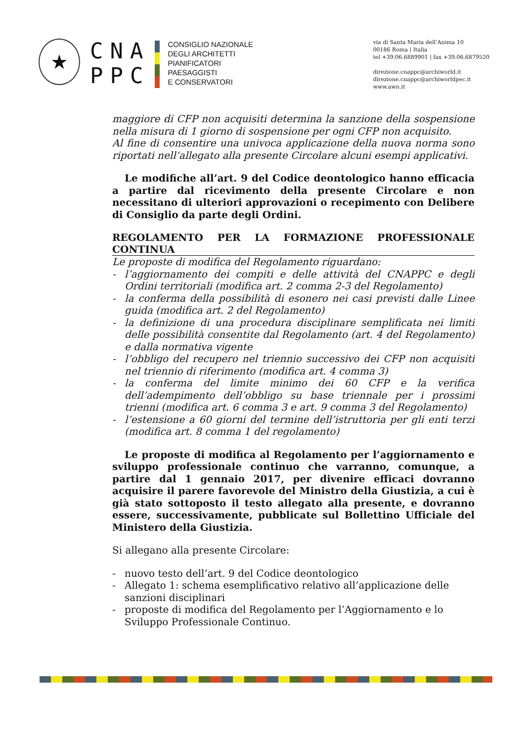★
CNA
PPC
CONSIGLIO NAZIONALE
DEGLI ARCHITETTI
PIANIFICATORI
PAESAGGISTI
E CONSERVATORI
via di Santa Maria dell’Anima 10
00186 Roma | Italia
tel +39.06.6889901 | fax +39.06.6879520
direzione.cnappc@archiworld.it
direzione.cnappc@archiworldpec.it
www.awn.it
maggiore di CFP non acquisiti determina la sanzione della sospensione nella misura di 1 giorno di sospensione per ogni CFP non acquisito.
Al fine di consentire una univoca applicazione della nuova norma sono riportati nell’allegato alla presente Circolare alcuni esempi applicativi.
Le modifiche all’art. 9 del Codice deontologico hanno efficacia a partire dal ricevimento della presente Circolare e non necessitano di ulteriori approvazioni o recepimento con Delibere di Consiglio da parte degli Ordini.
REGOLAMENTO PER LA FORMAZIONE PROFESSIONALE CONTINUA
Le proposte di modifica del Regolamento riguardano:
- l’aggiornamento dei compiti e delle attività del CNAPPC e degli Ordini territoriali (modifica art. 2 comma 2-3 del Regolamento)
- la conferma della possibilità di esonero nei casi previsti dalle Linee guida (modifica art. 2 del Regolamento)
- la definizione di una procedura disciplinare semplificata nei limiti delle possibilità consentite dal Regolamento (art. 4 del Regolamento) e dalla normativa vigente
- l’obbligo del recupero nel triennio successivo dei CFP non acquisiti nel triennio di riferimento (modifica art. 4 comma 3)
- la conferma del limite minimo dei 60 CFP e la verifica dell’adempimento dell’obbligo su base triennale per i prossimi trienni (modifica art. 6 comma 3 e art. 9 comma 3 del Regolamento)
- l’estensione a 60 giorni del termine dell’istruttoria per gli enti terzi (modifica art. 8 comma 1 del regolamento)
Le proposte di modifica al Regolamento per l’aggiornamento e sviluppo professionale continuo che varranno, comunque, a partire dal 1 gennaio 2017, per divenire efficaci dovranno acquisire il parere favorevole del Ministro della Giustizia, a cui è già stato sottoposto il testo allegato alla presente, e dovranno essere, successivamente, pubblicate sul Bollettino Ufficiale del Ministero della Giustizia.
Si allegano alla presente Circolare:
- nuovo testo dell’art. 9 del Codice deontologico
- Allegato 1: schema esemplificativo relativo all’applicazione delle sanzioni disciplinari
- proposte di modifica del Regolamento per l’Aggiornamento e lo Sviluppo Professionale Continuo.